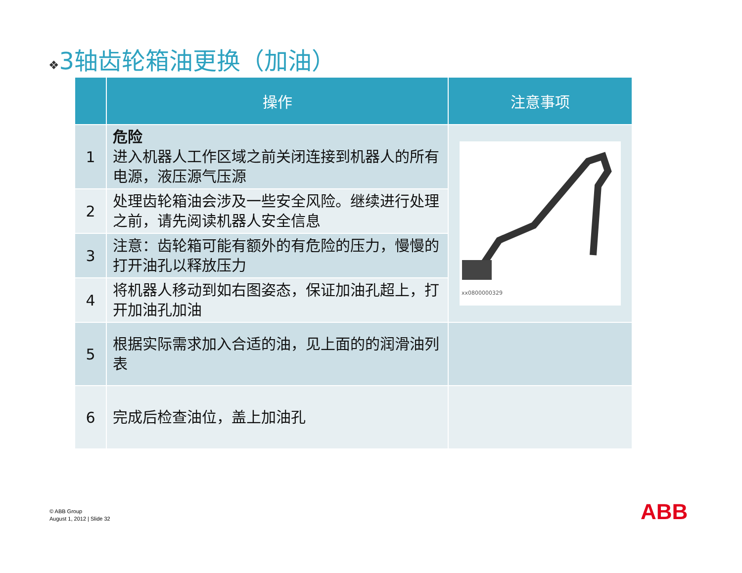❖3轴齿轮箱油更换（加油）
| | 操作 | 注意事项 |
| --- | --- | --- |
| 1 | 危险 进入机器人工作区域之前关闭连接到机器人的所有电源，液压源气压源 | xx0800000329 |
| 2 | 处理齿轮箱油会涉及一些安全风险。继续进行处理之前，请先阅读机器人安全信息 | |
| 3 | 注意：齿轮箱可能有额外的有危险的压力，慢慢的打开油孔以释放压力 | |
| 4 | 将机器人移动到如右图姿态，保证加油孔超上，打开加油孔加油 | |
| 5 | 根据实际需求加入合适的油，见上面的的润滑油列表 | |
| 6 | 完成后检查油位，盖上加油孔 | |
© ABB Group
August 1, 2012 | Slide 32
ABB